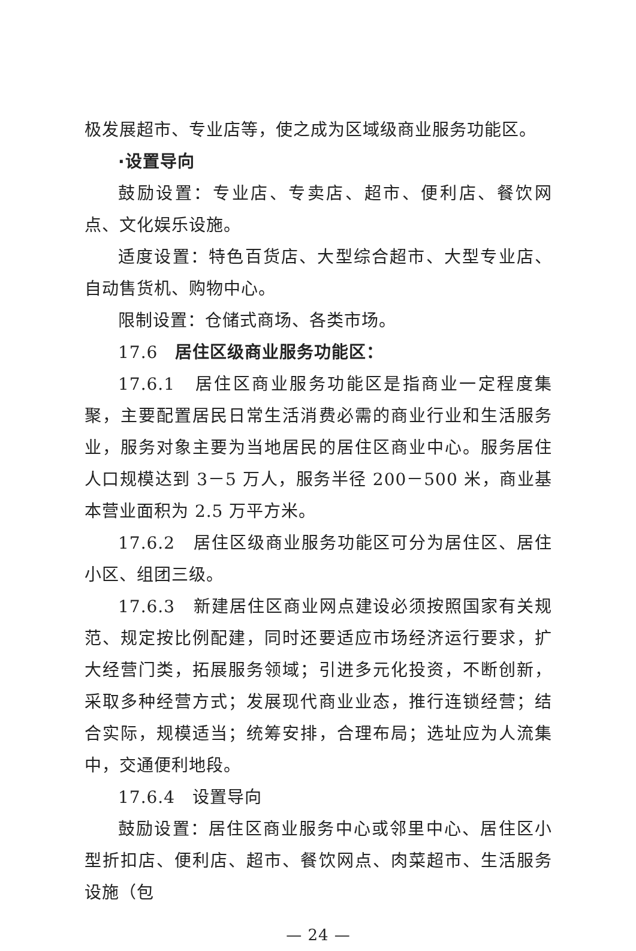极发展超市、专业店等，使之成为区域级商业服务功能区。
·设置导向
鼓励设置：专业店、专卖店、超市、便利店、餐饮网点、文化娱乐设施。
适度设置：特色百货店、大型综合超市、大型专业店、自动售货机、购物中心。
限制设置：仓储式商场、各类市场。
17.6　居住区级商业服务功能区：
17.6.1　居住区商业服务功能区是指商业一定程度集聚，主要配置居民日常生活消费必需的商业行业和生活服务业，服务对象主要为当地居民的居住区商业中心。服务居住人口规模达到 3－5 万人，服务半径 200－500 米，商业基本营业面积为 2.5 万平方米。
17.6.2　居住区级商业服务功能区可分为居住区、居住小区、组团三级。
17.6.3　新建居住区商业网点建设必须按照国家有关规范、规定按比例配建，同时还要适应市场经济运行要求，扩大经营门类，拓展服务领域；引进多元化投资，不断创新，采取多种经营方式；发展现代商业业态，推行连锁经营；结合实际，规模适当；统筹安排，合理布局；选址应为人流集中，交通便利地段。
17.6.4　设置导向
鼓励设置：居住区商业服务中心或邻里中心、居住区小型折扣店、便利店、超市、餐饮网点、肉菜超市、生活服务设施（包
— 24 —